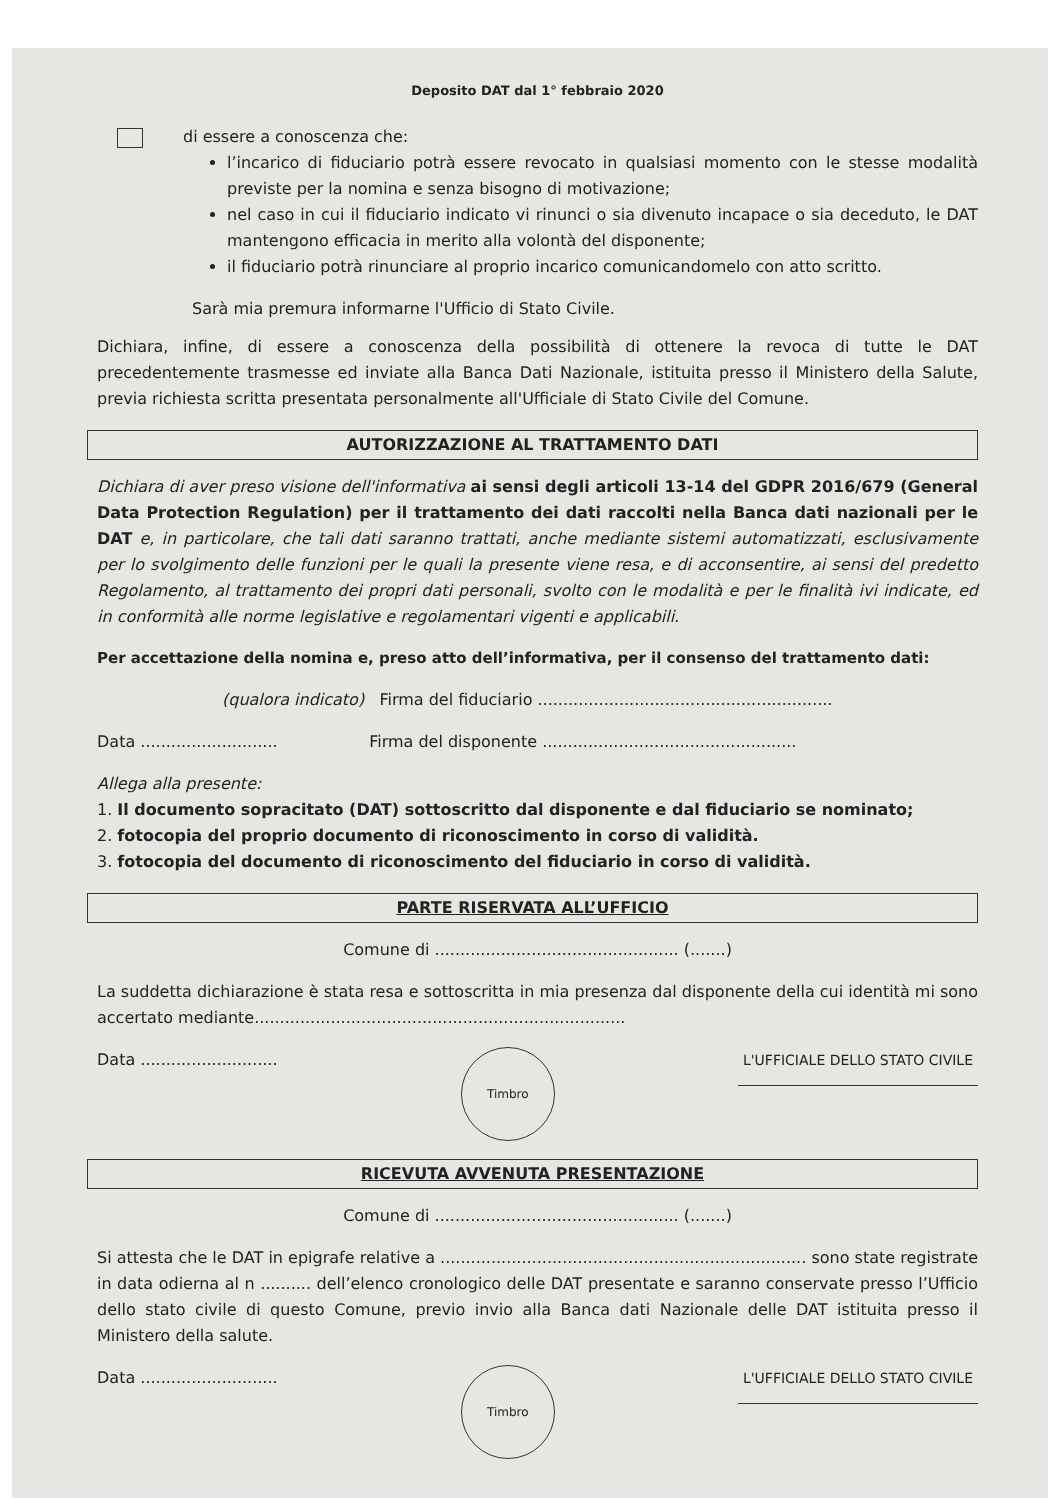Deposito DAT dal 1° febbraio 2020
di essere a conoscenza che:
l’incarico di fiduciario potrà essere revocato in qualsiasi momento con le stesse modalità previste per la nomina e senza bisogno di motivazione;
nel caso in cui il fiduciario indicato vi rinunci o sia divenuto incapace o sia deceduto, le DAT mantengono efficacia in merito alla volontà del disponente;
il fiduciario potrà rinunciare al proprio incarico comunicandomelo con atto scritto.
Sarà mia premura informarne l'Ufficio di Stato Civile.
Dichiara, infine, di essere a conoscenza della possibilità di ottenere la revoca di tutte le DAT precedentemente trasmesse ed inviate alla Banca Dati Nazionale, istituita presso il Ministero della Salute, previa richiesta scritta presentata personalmente all'Ufficiale di Stato Civile del Comune.
AUTORIZZAZIONE AL TRATTAMENTO DATI
Dichiara di aver preso visione dell'informativa ai sensi degli articoli 13-14 del GDPR 2016/679 (General Data Protection Regulation) per il trattamento dei dati raccolti nella Banca dati nazionali per le DAT e, in particolare, che tali dati saranno trattati, anche mediante sistemi automatizzati, esclusivamente per lo svolgimento delle funzioni per le quali la presente viene resa, e di acconsentire, ai sensi del predetto Regolamento, al trattamento dei propri dati personali, svolto con le modalità e per le finalità ivi indicate, ed in conformità alle norme legislative e regolamentari vigenti e applicabili.
Per accettazione della nomina e, preso atto dell’informativa, per il consenso del trattamento dati:
(qualora indicato) Firma del fiduciario ..........................................................
Data ........................... Firma del disponente ..................................................
Allega alla presente:
1. Il documento sopracitato (DAT) sottoscritto dal disponente e dal fiduciario se nominato;
2. fotocopia del proprio documento di riconoscimento in corso di validità.
3. fotocopia del documento di riconoscimento del fiduciario in corso di validità.
PARTE RISERVATA ALL’UFFICIO
Comune di ................................................ (.......)
La suddetta dichiarazione è stata resa e sottoscritta in mia presenza dal disponente della cui identità mi sono accertato mediante.........................................................................
Data ...........................
Timbro
L'UFFICIALE DELLO STATO CIVILE
RICEVUTA AVVENUTA PRESENTAZIONE
Comune di ................................................ (.......)
Si attesta che le DAT in epigrafe relative a ........................................................................ sono state registrate in data odierna al n .......... dell’elenco cronologico delle DAT presentate e saranno conservate presso l’Ufficio dello stato civile di questo Comune, previo invio alla Banca dati Nazionale delle DAT istituita presso il Ministero della salute.
Data ...........................
Timbro
L'UFFICIALE DELLO STATO CIVILE